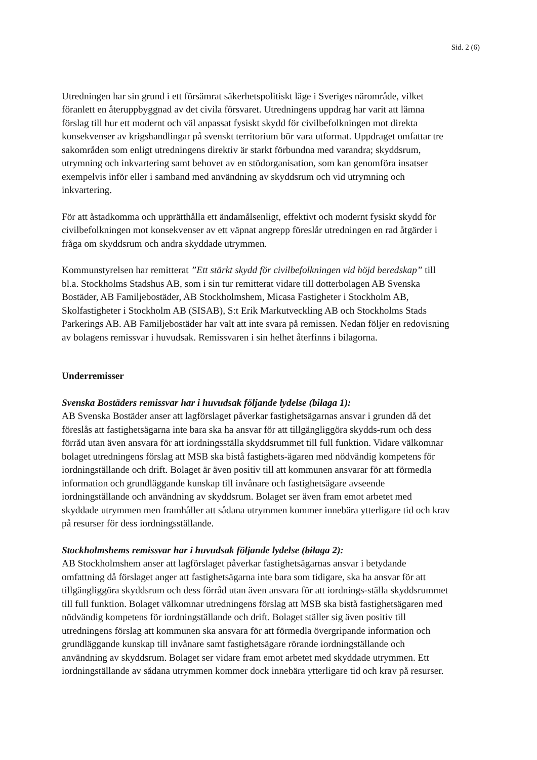Sid. 2 (6)
Utredningen har sin grund i ett försämrat säkerhetspolitiskt läge i Sveriges närområde, vilket föranlett en återuppbyggnad av det civila försvaret. Utredningens uppdrag har varit att lämna förslag till hur ett modernt och väl anpassat fysiskt skydd för civilbefolkningen mot direkta konsekvenser av krigshandlingar på svenskt territorium bör vara utformat. Uppdraget omfattar tre sakområden som enligt utredningens direktiv är starkt förbundna med varandra; skyddsrum, utrymning och inkvartering samt behovet av en stödorganisation, som kan genomföra insatser exempelvis inför eller i samband med användning av skyddsrum och vid utrymning och inkvartering.
För att åstadkomma och upprätthålla ett ändamålsenligt, effektivt och modernt fysiskt skydd för civilbefolkningen mot konsekvenser av ett väpnat angrepp föreslår utredningen en rad åtgärder i fråga om skyddsrum och andra skyddade utrymmen.
Kommunstyrelsen har remitterat ”Ett stärkt skydd för civilbefolkningen vid höjd beredskap” till bl.a. Stockholms Stadshus AB, som i sin tur remitterat vidare till dotterbolagen AB Svenska Bostäder, AB Familjebostäder, AB Stockholmshem, Micasa Fastigheter i Stockholm AB, Skolfastigheter i Stockholm AB (SISAB), S:t Erik Markutveckling AB och Stockholms Stads Parkerings AB. AB Familjebostäder har valt att inte svara på remissen. Nedan följer en redovisning av bolagens remissvar i huvudsak. Remissvaren i sin helhet återfinns i bilagorna.
Underremisser
Svenska Bostäders remissvar har i huvudsak följande lydelse (bilaga 1):
AB Svenska Bostäder anser att lagförslaget påverkar fastighetsägarnas ansvar i grunden då det föreslås att fastighetsägarna inte bara ska ha ansvar för att tillgängliggöra skydds-rum och dess förråd utan även ansvara för att iordningsställa skyddsrummet till full funktion. Vidare välkomnar bolaget utredningens förslag att MSB ska bistå fastighets-ägaren med nödvändig kompetens för iordningställande och drift. Bolaget är även positiv till att kommunen ansvarar för att förmedla information och grundläggande kunskap till invånare och fastighetsägare avseende iordningställande och användning av skyddsrum. Bolaget ser även fram emot arbetet med skyddade utrymmen men framhåller att sådana utrymmen kommer innebära ytterligare tid och krav på resurser för dess iordningsställande.
Stockholmshems remissvar har i huvudsak följande lydelse (bilaga 2):
AB Stockholmshem anser att lagförslaget påverkar fastighetsägarnas ansvar i betydande omfattning då förslaget anger att fastighetsägarna inte bara som tidigare, ska ha ansvar för att tillgängliggöra skyddsrum och dess förråd utan även ansvara för att iordnings-ställa skyddsrummet till full funktion. Bolaget välkomnar utredningens förslag att MSB ska bistå fastighetsägaren med nödvändig kompetens för iordningställande och drift. Bolaget ställer sig även positiv till utredningens förslag att kommunen ska ansvara för att förmedla övergripande information och grundläggande kunskap till invånare samt fastighetsägare rörande iordningställande och användning av skyddsrum. Bolaget ser vidare fram emot arbetet med skyddade utrymmen. Ett iordningställande av sådana utrymmen kommer dock innebära ytterligare tid och krav på resurser.